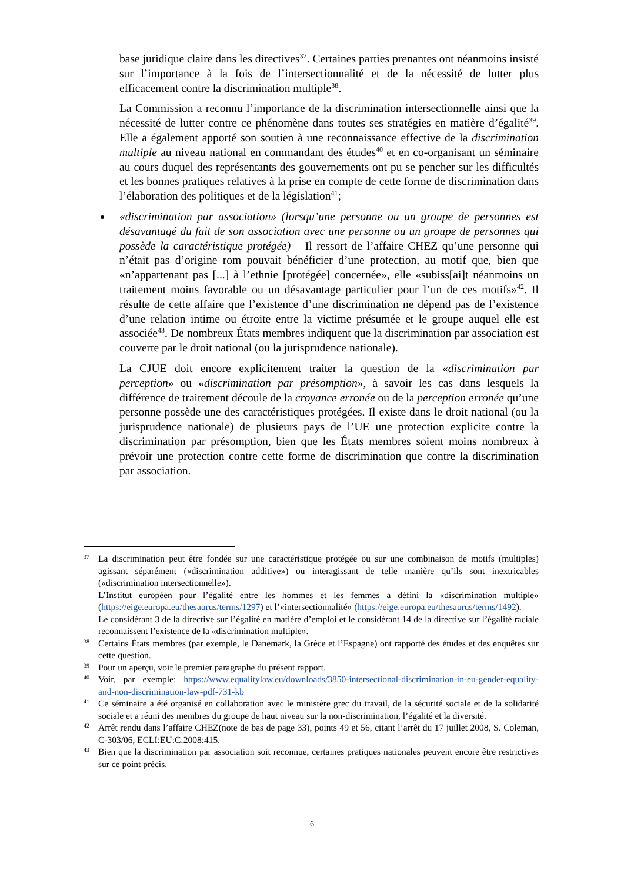base juridique claire dans les directives<sup>37</sup>. Certaines parties prenantes ont néanmoins insisté sur l’importance à la fois de l’intersectionnalité et de la nécessité de lutter plus efficacement contre la discrimination multiple<sup>38</sup>.
La Commission a reconnu l’importance de la discrimination intersectionnelle ainsi que la nécessité de lutter contre ce phénomène dans toutes ses stratégies en matière d’égalité<sup>39</sup>. Elle a également apporté son soutien à une reconnaissance effective de la discrimination multiple au niveau national en commandant des études<sup>40</sup> et en co-organisant un séminaire au cours duquel des représentants des gouvernements ont pu se pencher sur les difficultés et les bonnes pratiques relatives à la prise en compte de cette forme de discrimination dans l’élaboration des politiques et de la législation<sup>41</sup>;
«discrimination par association» (lorsqu’une personne ou un groupe de personnes est désavantagé du fait de son association avec une personne ou un groupe de personnes qui possède la caractéristique protégée) – Il ressort de l’affaire CHEZ qu’une personne qui n’était pas d’origine rom pouvait bénéficier d’une protection, au motif que, bien que «n’appartenant pas [...] à l’ethnie [protégée] concernée», elle «subiss[ai]t néanmoins un traitement moins favorable ou un désavantage particulier pour l’un de ces motifs»<sup>42</sup>. Il résulte de cette affaire que l’existence d’une discrimination ne dépend pas de l’existence d’une relation intime ou étroite entre la victime présumée et le groupe auquel elle est associée<sup>43</sup>. De nombreux États membres indiquent que la discrimination par association est couverte par le droit national (ou la jurisprudence nationale).
La CJUE doit encore explicitement traiter la question de la «discrimination par perception» ou «discrimination par présomption», à savoir les cas dans lesquels la différence de traitement découle de la croyance erronée ou de la perception erronée qu’une personne possède une des caractéristiques protégées. Il existe dans le droit national (ou la jurisprudence nationale) de plusieurs pays de l’UE une protection explicite contre la discrimination par présomption, bien que les États membres soient moins nombreux à prévoir une protection contre cette forme de discrimination que contre la discrimination par association.
37
La discrimination peut être fondée sur une caractéristique protégée ou sur une combinaison de motifs (multiples) agissant séparément («discrimination additive») ou interagissant de telle manière qu’ils sont inextricables («discrimination intersectionnelle»).
L’Institut européen pour l’égalité entre les hommes et les femmes a défini la «discrimination multiple» (https://eige.europa.eu/thesaurus/terms/1297) et l’«intersectionnalité» (https://eige.europa.eu/thesaurus/terms/1492).
Le considérant 3 de la directive sur l’égalité en matière d’emploi et le considérant 14 de la directive sur l’égalité raciale reconnaissent l’existence de la «discrimination multiple».
38
Certains États membres (par exemple, le Danemark, la Grèce et l’Espagne) ont rapporté des études et des enquêtes sur cette question.
39
Pour un aperçu, voir le premier paragraphe du présent rapport.
40
Voir, par exemple: https://www.equalitylaw.eu/downloads/3850-intersectional-discrimination-in-eu-gender-equality-and-non-discrimination-law-pdf-731-kb
41
Ce séminaire a été organisé en collaboration avec le ministère grec du travail, de la sécurité sociale et de la solidarité sociale et a réuni des membres du groupe de haut niveau sur la non-discrimination, l’égalité et la diversité.
42
Arrêt rendu dans l’affaire CHEZ(note de bas de page 33), points 49 et 56, citant l’arrêt du 17 juillet 2008, S. Coleman, C-303/06, ECLI:EU:C:2008:415.
43
Bien que la discrimination par association soit reconnue, certaines pratiques nationales peuvent encore être restrictives sur ce point précis.
6